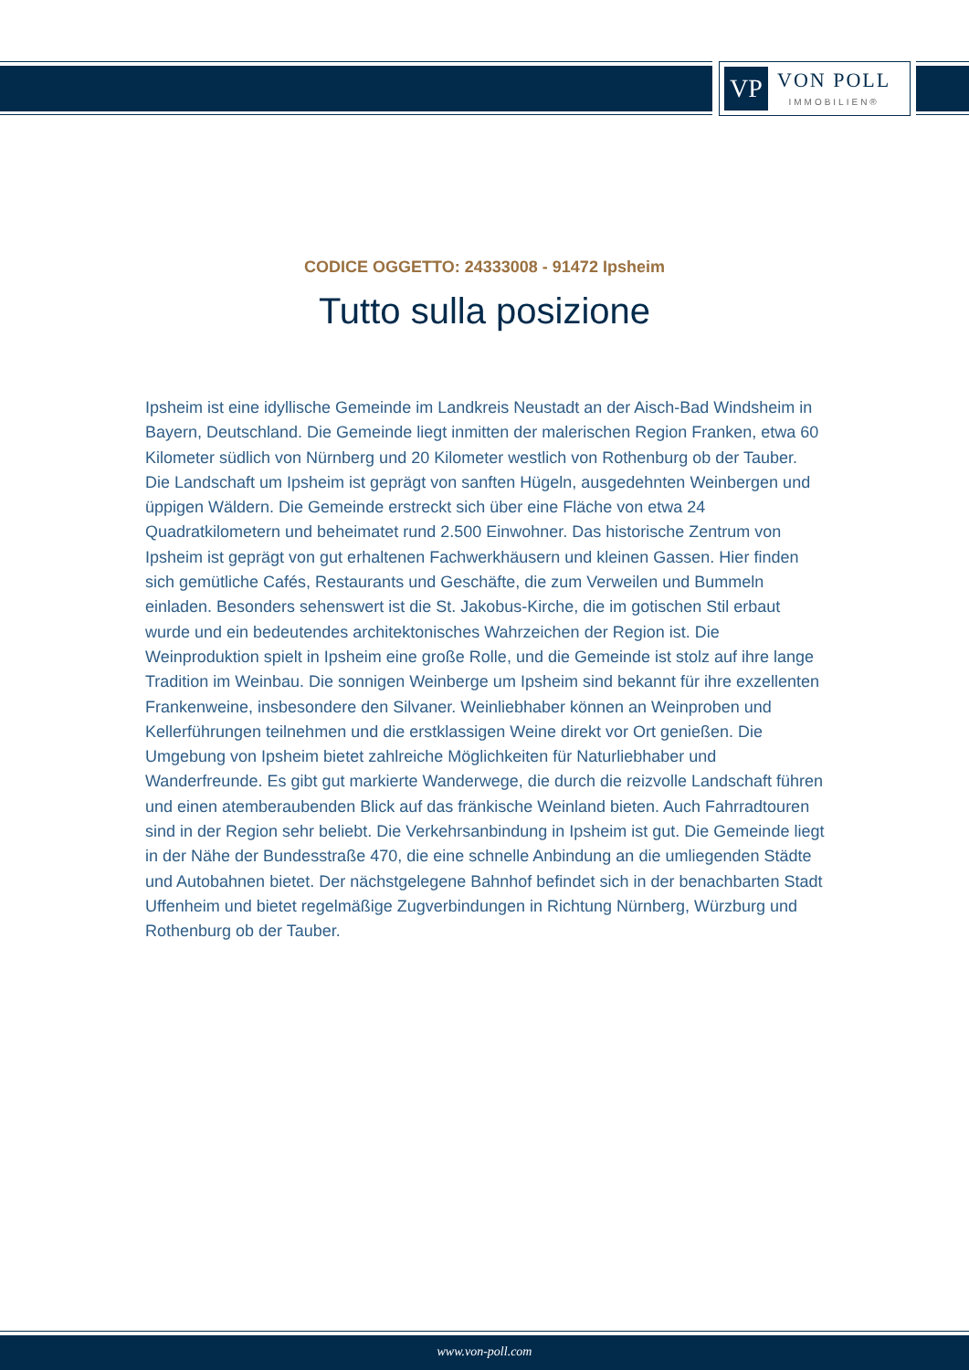VP
VON POLL
IMMOBILIEN®
CODICE OGGETTO: 24333008 - 91472 Ipsheim
Tutto sulla posizione
Ipsheim ist eine idyllische Gemeinde im Landkreis Neustadt an der Aisch-Bad Windsheim in Bayern, Deutschland. Die Gemeinde liegt inmitten der malerischen Region Franken, etwa 60 Kilometer südlich von Nürnberg und 20 Kilometer westlich von Rothenburg ob der Tauber. Die Landschaft um Ipsheim ist geprägt von sanften Hügeln, ausgedehnten Weinbergen und üppigen Wäldern. Die Gemeinde erstreckt sich über eine Fläche von etwa 24 Quadratkilometern und beheimatet rund 2.500 Einwohner. Das historische Zentrum von Ipsheim ist geprägt von gut erhaltenen Fachwerkhäusern und kleinen Gassen. Hier finden sich gemütliche Cafés, Restaurants und Geschäfte, die zum Verweilen und Bummeln einladen. Besonders sehenswert ist die St. Jakobus-Kirche, die im gotischen Stil erbaut wurde und ein bedeutendes architektonisches Wahrzeichen der Region ist. Die Weinproduktion spielt in Ipsheim eine große Rolle, und die Gemeinde ist stolz auf ihre lange Tradition im Weinbau. Die sonnigen Weinberge um Ipsheim sind bekannt für ihre exzellenten Frankenweine, insbesondere den Silvaner. Weinliebhaber können an Weinproben und Kellerführungen teilnehmen und die erstklassigen Weine direkt vor Ort genießen. Die Umgebung von Ipsheim bietet zahlreiche Möglichkeiten für Naturliebhaber und Wanderfreunde. Es gibt gut markierte Wanderwege, die durch die reizvolle Landschaft führen und einen atemberaubenden Blick auf das fränkische Weinland bieten. Auch Fahrradtouren sind in der Region sehr beliebt. Die Verkehrsanbindung in Ipsheim ist gut. Die Gemeinde liegt in der Nähe der Bundesstraße 470, die eine schnelle Anbindung an die umliegenden Städte und Autobahnen bietet. Der nächstgelegene Bahnhof befindet sich in der benachbarten Stadt Uffenheim und bietet regelmäßige Zugverbindungen in Richtung Nürnberg, Würzburg und Rothenburg ob der Tauber.
www.von-poll.com